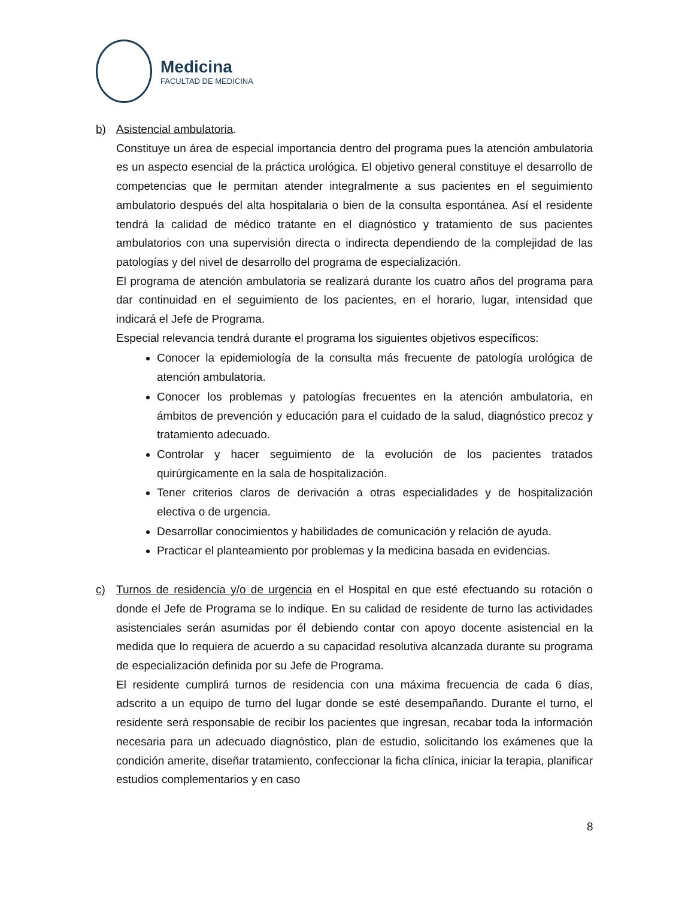Medicina
FACULTAD DE MEDICINA
b) Asistencial ambulatoria.
Constituye un área de especial importancia dentro del programa pues la atención ambulatoria es un aspecto esencial de la práctica urológica. El objetivo general constituye el desarrollo de competencias que le permitan atender integralmente a sus pacientes en el seguimiento ambulatorio después del alta hospitalaria o bien de la consulta espontánea. Así el residente tendrá la calidad de médico tratante en el diagnóstico y tratamiento de sus pacientes ambulatorios con una supervisión directa o indirecta dependiendo de la complejidad de las patologías y del nivel de desarrollo del programa de especialización.
El programa de atención ambulatoria se realizará durante los cuatro años del programa para dar continuidad en el seguimiento de los pacientes, en el horario, lugar, intensidad que indicará el Jefe de Programa.
Especial relevancia tendrá durante el programa los siguientes objetivos específicos:
Conocer la epidemiología de la consulta más frecuente de patología urológica de atención ambulatoria.
Conocer los problemas y patologías frecuentes en la atención ambulatoria, en ámbitos de prevención y educación para el cuidado de la salud, diagnóstico precoz y tratamiento adecuado.
Controlar y hacer seguimiento de la evolución de los pacientes tratados quirúrgicamente en la sala de hospitalización.
Tener criterios claros de derivación a otras especialidades y de hospitalización electiva o de urgencia.
Desarrollar conocimientos y habilidades de comunicación y relación de ayuda.
Practicar el planteamiento por problemas y la medicina basada en evidencias.
c) Turnos de residencia y/o de urgencia en el Hospital en que esté efectuando su rotación o donde el Jefe de Programa se lo indique. En su calidad de residente de turno las actividades asistenciales serán asumidas por él debiendo contar con apoyo docente asistencial en la medida que lo requiera de acuerdo a su capacidad resolutiva alcanzada durante su programa de especialización definida por su Jefe de Programa.
El residente cumplirá turnos de residencia con una máxima frecuencia de cada 6 días, adscrito a un equipo de turno del lugar donde se esté desempañando. Durante el turno, el residente será responsable de recibir los pacientes que ingresan, recabar toda la información necesaria para un adecuado diagnóstico, plan de estudio, solicitando los exámenes que la condición amerite, diseñar tratamiento, confeccionar la ficha clínica, iniciar la terapia, planificar estudios complementarios y en caso
8